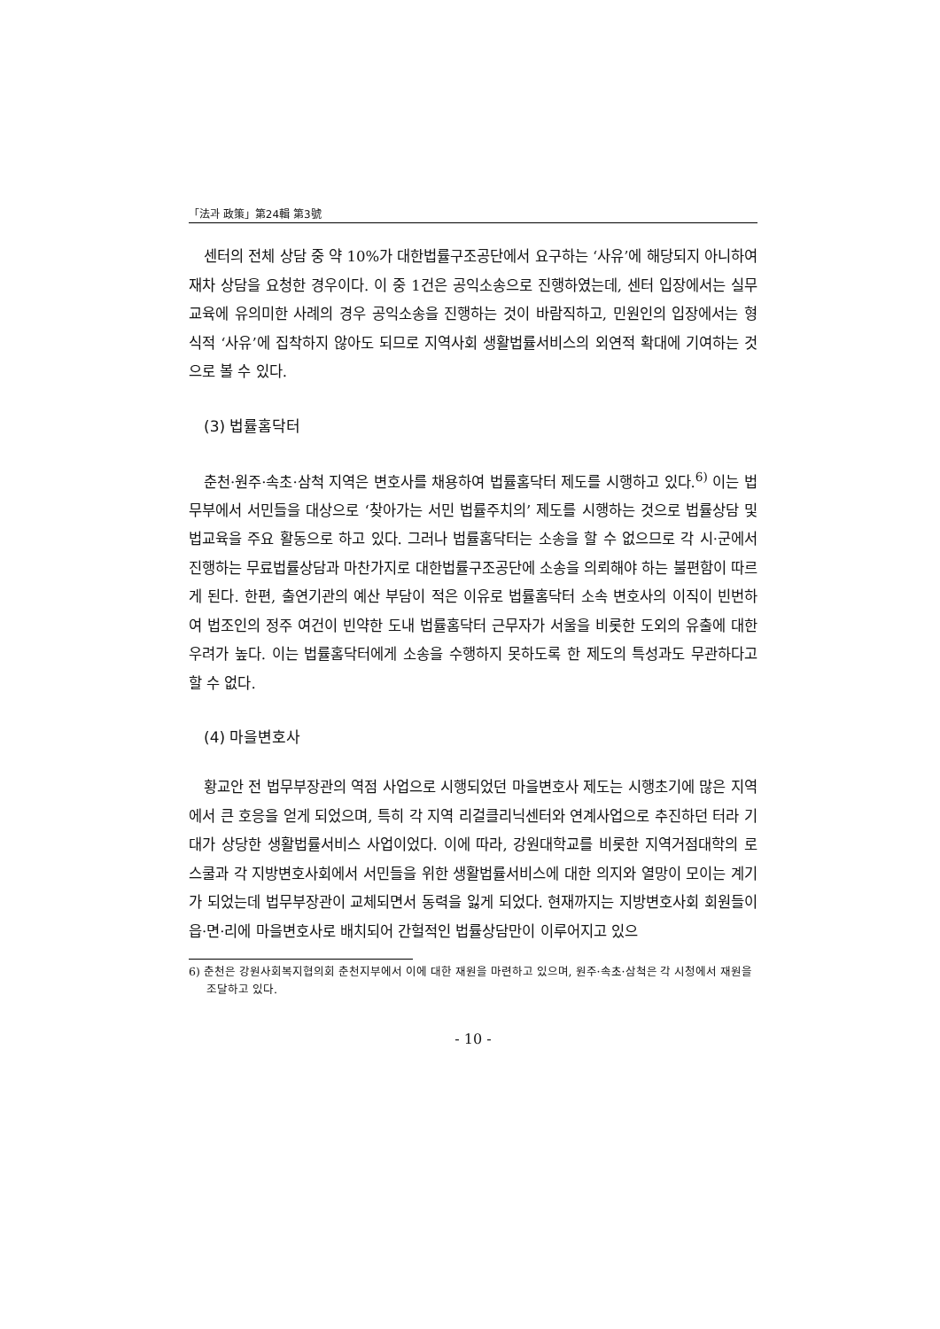「法과 政策」第24輯 第3號
센터의 전체 상담 중 약 10%가 대한법률구조공단에서 요구하는 ‘사유’에 해당되지 아니하여 재차 상담을 요청한 경우이다. 이 중 1건은 공익소송으로 진행하였는데, 센터 입장에서는 실무교육에 유의미한 사례의 경우 공익소송을 진행하는 것이 바람직하고, 민원인의 입장에서는 형식적 ‘사유’에 집착하지 않아도 되므로 지역사회 생활법률서비스의 외연적 확대에 기여하는 것으로 볼 수 있다.
(3) 법률홈닥터
춘천·원주·속초·삼척 지역은 변호사를 채용하여 법률홈닥터 제도를 시행하고 있다.<sup>6)</sup> 이는 법무부에서 서민들을 대상으로 ‘찾아가는 서민 법률주치의’ 제도를 시행하는 것으로 법률상담 및 법교육을 주요 활동으로 하고 있다. 그러나 법률홈닥터는 소송을 할 수 없으므로 각 시·군에서 진행하는 무료법률상담과 마찬가지로 대한법률구조공단에 소송을 의뢰해야 하는 불편함이 따르게 된다. 한편, 출연기관의 예산 부담이 적은 이유로 법률홈닥터 소속 변호사의 이직이 빈번하여 법조인의 정주 여건이 빈약한 도내 법률홈닥터 근무자가 서울을 비롯한 도외의 유출에 대한 우려가 높다. 이는 법률홈닥터에게 소송을 수행하지 못하도록 한 제도의 특성과도 무관하다고 할 수 없다.
(4) 마을변호사
황교안 전 법무부장관의 역점 사업으로 시행되었던 마을변호사 제도는 시행초기에 많은 지역에서 큰 호응을 얻게 되었으며, 특히 각 지역 리걸클리닉센터와 연계사업으로 추진하던 터라 기대가 상당한 생활법률서비스 사업이었다. 이에 따라, 강원대학교를 비롯한 지역거점대학의 로스쿨과 각 지방변호사회에서 서민들을 위한 생활법률서비스에 대한 의지와 열망이 모이는 계기가 되었는데 법무부장관이 교체되면서 동력을 잃게 되었다. 현재까지는 지방변호사회 회원들이 읍·면·리에 마을변호사로 배치되어 간헐적인 법률상담만이 이루어지고 있으
6) 춘천은 강원사회복지협의회 춘천지부에서 이에 대한 재원을 마련하고 있으며, 원주·속초·삼척은 각 시청에서 재원을 조달하고 있다.
- 10 -